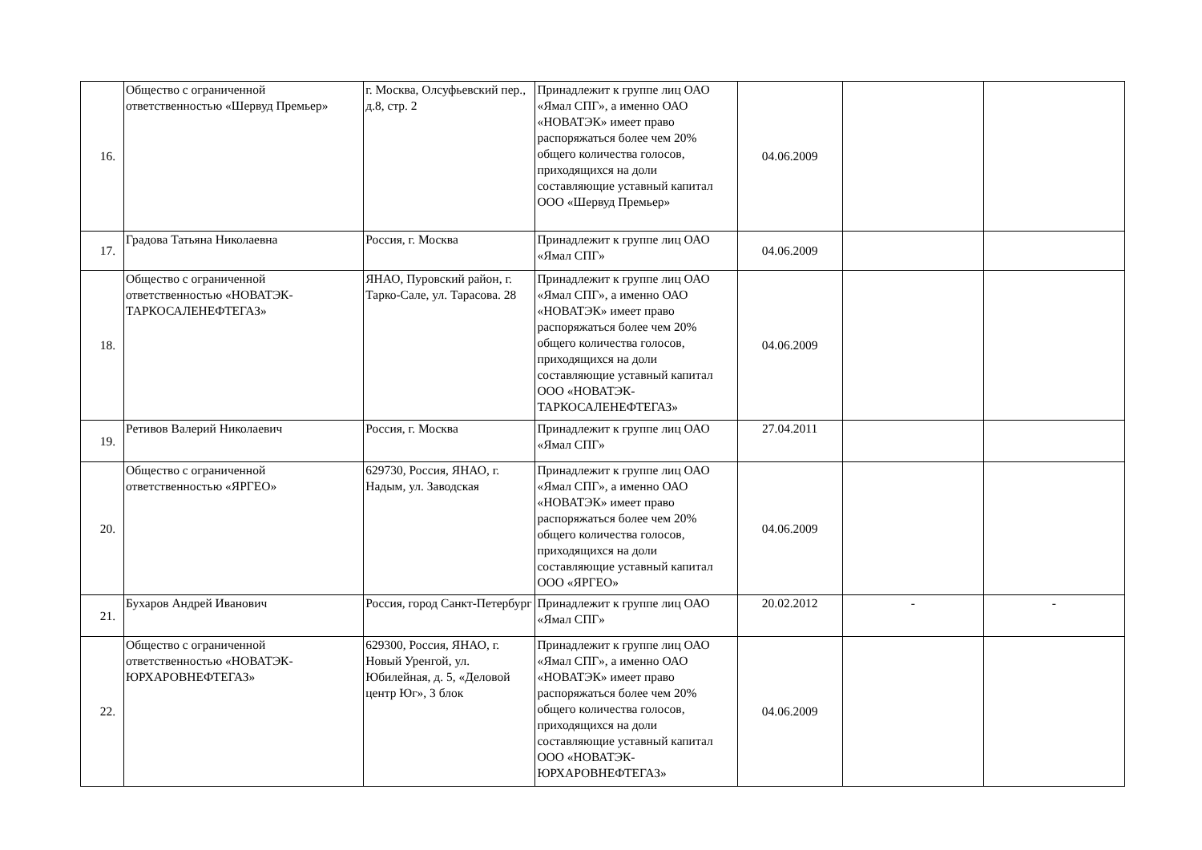| 16. | Общество с ограниченной ответственностью «Шервуд Премьер» | г. Москва, Олсуфьевский пер., д.8, стр. 2 | Принадлежит к группе лиц ОАО «Ямал СПГ», а именно ОАО «НОВАТЭК» имеет право распоряжаться более чем 20% общего количества голосов, приходящихся на доли составляющие уставный капитал ООО «Шервуд Премьер» | 04.06.2009 | | |
| 17. | Градова Татьяна Николаевна | Россия, г. Москва | Принадлежит к группе лиц ОАО «Ямал СПГ» | 04.06.2009 | | |
| 18. | Общество с ограниченной ответственностью «НОВАТЭК-ТАРКОСАЛЕНЕФТЕГАЗ» | ЯНАО, Пуровский район, г. Тарко-Сале, ул. Тарасова. 28 | Принадлежит к группе лиц ОАО «Ямал СПГ», а именно ОАО «НОВАТЭК» имеет право распоряжаться более чем 20% общего количества голосов, приходящихся на доли составляющие уставный капитал ООО «НОВАТЭК-ТАРКОСАЛЕНЕФТЕГАЗ» | 04.06.2009 | | |
| 19. | Ретивов Валерий Николаевич | Россия, г. Москва | Принадлежит к группе лиц ОАО «Ямал СПГ» | 27.04.2011 | | |
| 20. | Общество с ограниченной ответственностью «ЯРГЕО» | 629730, Россия, ЯНАО, г. Надым, ул. Заводская | Принадлежит к группе лиц ОАО «Ямал СПГ», а именно ОАО «НОВАТЭК» имеет право распоряжаться более чем 20% общего количества голосов, приходящихся на доли составляющие уставный капитал ООО «ЯРГЕО» | 04.06.2009 | | |
| 21. | Бухаров Андрей Иванович | Россия, город Санкт-Петербург | Принадлежит к группе лиц ОАО «Ямал СПГ» | 20.02.2012 | - | - |
| 22. | Общество с ограниченной ответственностью «НОВАТЭК-ЮРХАРОВНЕФТЕГАЗ» | 629300, Россия, ЯНАО, г. Новый Уренгой, ул. Юбилейная, д. 5, «Деловой центр Юг», 3 блок | Принадлежит к группе лиц ОАО «Ямал СПГ», а именно ОАО «НОВАТЭК» имеет право распоряжаться более чем 20% общего количества голосов, приходящихся на доли составляющие уставный капитал ООО «НОВАТЭК-ЮРХАРОВНЕФТЕГАЗ» | 04.06.2009 | | |